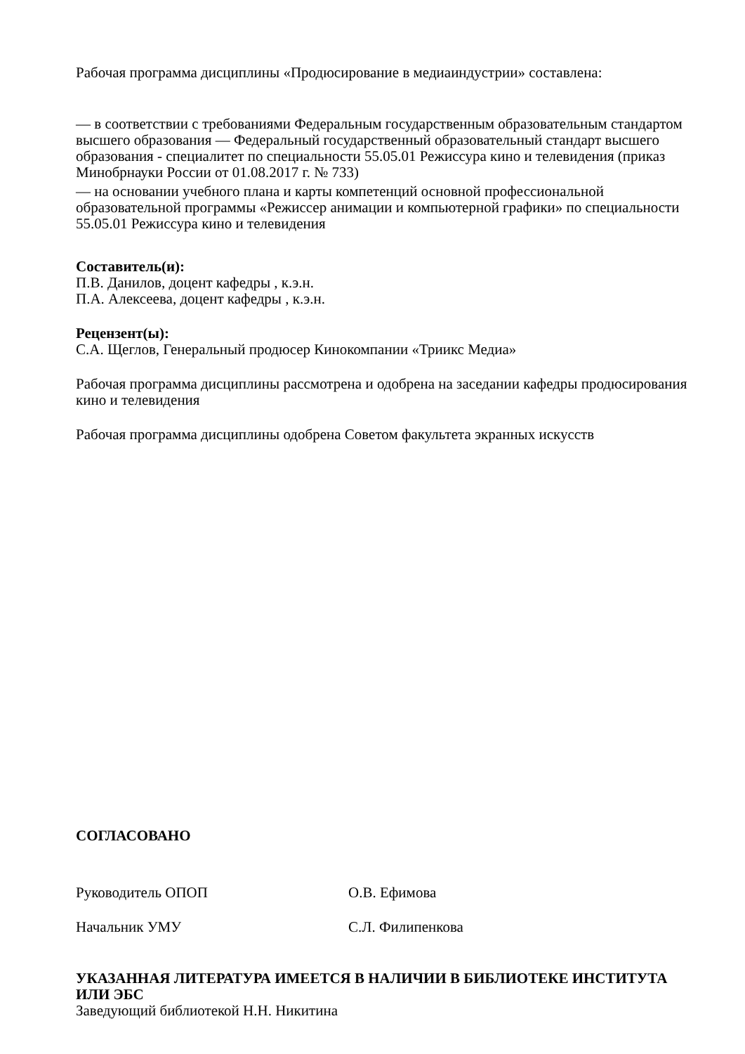Рабочая программа дисциплины «Продюсирование в медиаиндустрии» составлена:
— в соответствии с требованиями Федеральным государственным образовательным стандартом высшего образования — Федеральный государственный образовательный стандарт высшего образования - специалитет по специальности 55.05.01 Режиссура кино и телевидения (приказ Минобрнауки России от 01.08.2017 г. № 733)
— на основании учебного плана и карты компетенций основной профессиональной образовательной программы «Режиссер анимации и компьютерной графики» по специальности 55.05.01 Режиссура кино и телевидения
Составитель(и):
П.В. Данилов, доцент кафедры , к.э.н.
П.А. Алексеева, доцент кафедры , к.э.н.
Рецензент(ы):
С.А. Щеглов, Генеральный продюсер Кинокомпании «Триикс Медиа»
Рабочая программа дисциплины рассмотрена и одобрена на заседании кафедры продюсирования кино и телевидения
Рабочая программа дисциплины одобрена Советом факультета экранных искусств
СОГЛАСОВАНО
Руководитель ОПОП О.В. Ефимова
Начальник УМУ С.Л. Филипенкова
УКАЗАННАЯ ЛИТЕРАТУРА ИМЕЕТСЯ В НАЛИЧИИ В БИБЛИОТЕКЕ ИНСТИТУТА ИЛИ ЭБС
Заведующий библиотекой Н.Н. Никитина